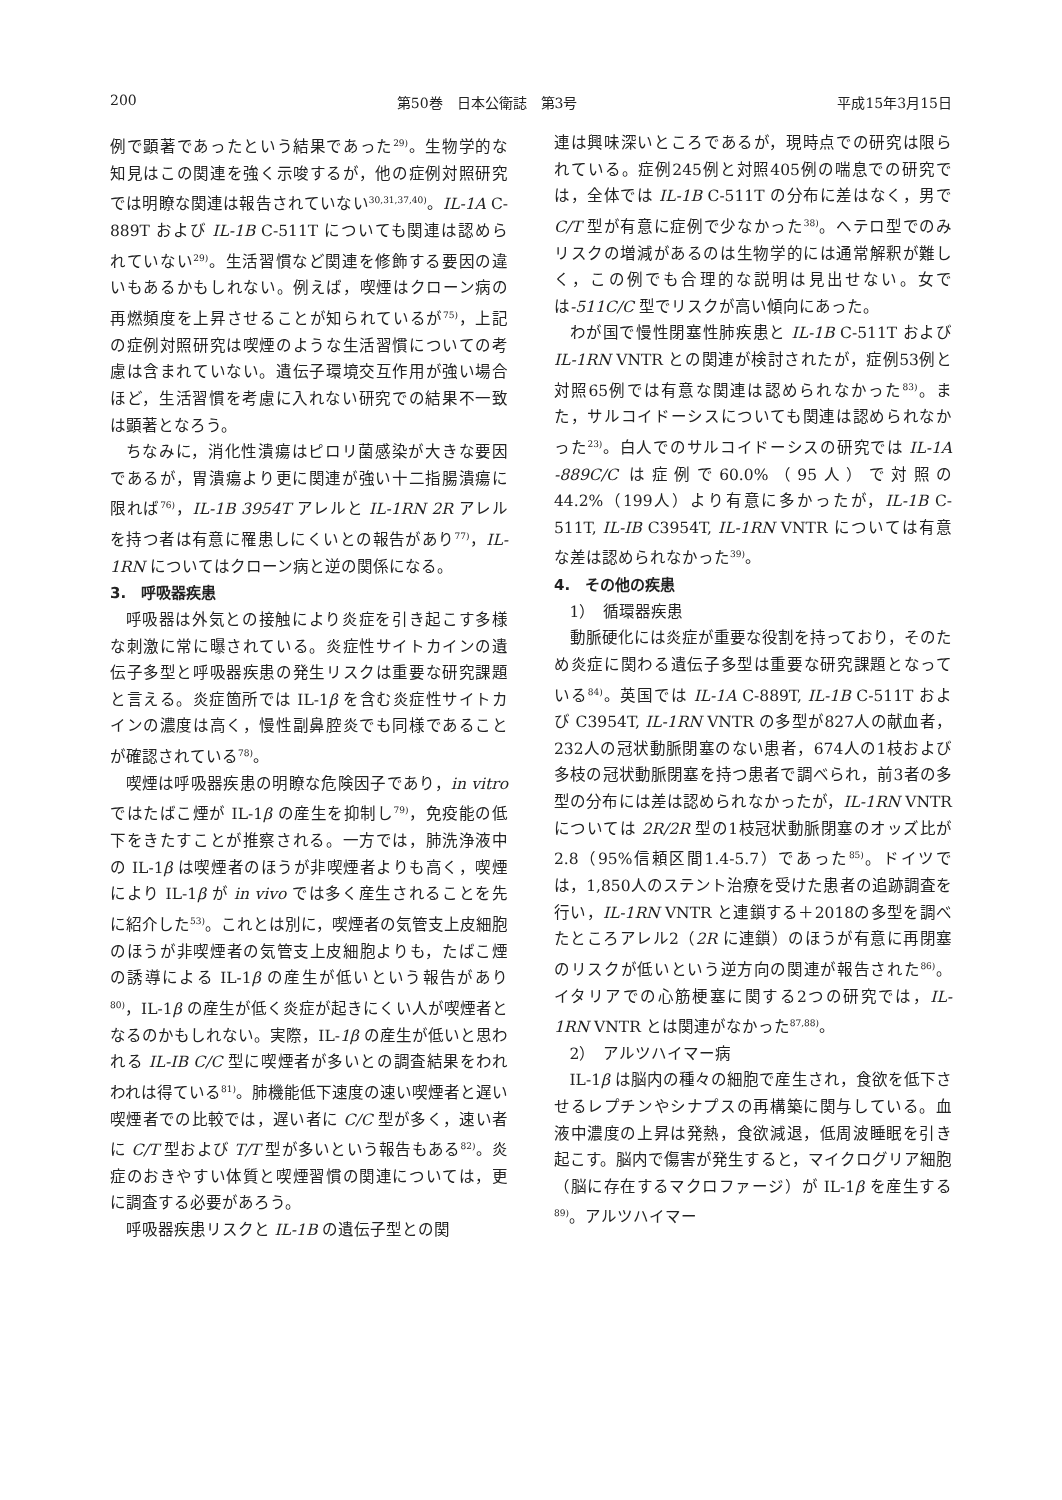200 第50巻　日本公衛誌　第3号 平成15年3月15日
例で顕著であったという結果であった<sup>29)</sup>。生物学的な知見はこの関連を強く示唆するが，他の症例対照研究では明瞭な関連は報告されていない<sup>30,31,37,40)</sup>。IL-1A C-889T および IL-1B C-511T についても関連は認められていない<sup>29)</sup>。生活習慣など関連を修飾する要因の違いもあるかもしれない。例えば，喫煙はクローン病の再燃頻度を上昇させることが知られているが<sup>75)</sup>，上記の症例対照研究は喫煙のような生活習慣についての考慮は含まれていない。遺伝子環境交互作用が強い場合ほど，生活習慣を考慮に入れない研究での結果不一致は顕著となろう。
ちなみに，消化性潰瘍はピロリ菌感染が大きな要因であるが，胃潰瘍より更に関連が強い十二指腸潰瘍に限れば<sup>76)</sup>，IL-1B 3954T アレルと IL-1RN 2R アレルを持つ者は有意に罹患しにくいとの報告があり<sup>77)</sup>，IL-1RN についてはクローン病と逆の関係になる。
3.　呼吸器疾患
呼吸器は外気との接触により炎症を引き起こす多様な刺激に常に曝されている。炎症性サイトカインの遺伝子多型と呼吸器疾患の発生リスクは重要な研究課題と言える。炎症箇所では IL-1β を含む炎症性サイトカインの濃度は高く，慢性副鼻腔炎でも同様であることが確認されている<sup>78)</sup>。
喫煙は呼吸器疾患の明瞭な危険因子であり，in vitro ではたばこ煙が IL-1β の産生を抑制し<sup>79)</sup>，免疫能の低下をきたすことが推察される。一方では，肺洗浄液中の IL-1β は喫煙者のほうが非喫煙者よりも高く，喫煙により IL-1β が in vivo では多く産生されることを先に紹介した<sup>53)</sup>。これとは別に，喫煙者の気管支上皮細胞のほうが非喫煙者の気管支上皮細胞よりも，たばこ煙の誘導による IL-1β の産生が低いという報告があり<sup>80)</sup>，IL-1β の産生が低く炎症が起きにくい人が喫煙者となるのかもしれない。実際，IL-1β の産生が低いと思われる IL-IB C/C 型に喫煙者が多いとの調査結果をわれわれは得ている<sup>81)</sup>。肺機能低下速度の速い喫煙者と遅い喫煙者での比較では，遅い者に C/C 型が多く，速い者に C/T 型および T/T 型が多いという報告もある<sup>82)</sup>。炎症のおきやすい体質と喫煙習慣の関連については，更に調査する必要があろう。
呼吸器疾患リスクと IL-1B の遺伝子型との関
連は興味深いところであるが，現時点での研究は限られている。症例245例と対照405例の喘息での研究では，全体では IL-1B C-511T の分布に差はなく，男で C/T 型が有意に症例で少なかった<sup>38)</sup>。ヘテロ型でのみリスクの増減があるのは生物学的には通常解釈が難しく，この例でも合理的な説明は見出せない。女では-511C/C 型でリスクが高い傾向にあった。
わが国で慢性閉塞性肺疾患と IL-1B C-511T および IL-1RN VNTR との関連が検討されたが，症例53例と対照65例では有意な関連は認められなかった<sup>83)</sup>。また，サルコイドーシスについても関連は認められなかった<sup>23)</sup>。白人でのサルコイドーシスの研究では IL-1A -889C/C は症例で60.0%（95人）で対照の44.2%（199人）より有意に多かったが，IL-1B C-511T, IL-IB C3954T, IL-1RN VNTR については有意な差は認められなかった<sup>39)</sup>。
4.　その他の疾患
1）　循環器疾患
動脈硬化には炎症が重要な役割を持っており，そのため炎症に関わる遺伝子多型は重要な研究課題となっている<sup>84)</sup>。英国では IL-1A C-889T, IL-1B C-511T および C3954T, IL-1RN VNTR の多型が827人の献血者，232人の冠状動脈閉塞のない患者，674人の1枝および多枝の冠状動脈閉塞を持つ患者で調べられ，前3者の多型の分布には差は認められなかったが，IL-1RN VNTR については 2R/2R 型の1枝冠状動脈閉塞のオッズ比が2.8（95%信頼区間1.4-5.7）であった<sup>85)</sup>。ドイツでは，1,850人のステント治療を受けた患者の追跡調査を行い，IL-1RN VNTR と連鎖する＋2018の多型を調べたところアレル2（2R に連鎖）のほうが有意に再閉塞のリスクが低いという逆方向の関連が報告された<sup>86)</sup>。イタリアでの心筋梗塞に関する2つの研究では，IL-1RN VNTR とは関連がなかった<sup>87,88)</sup>。
2）　アルツハイマー病
IL-1β は脳内の種々の細胞で産生され，食欲を低下させるレプチンやシナプスの再構築に関与している。血液中濃度の上昇は発熱，食欲減退，低周波睡眠を引き起こす。脳内で傷害が発生すると，マイクログリア細胞（脳に存在するマクロファージ）が IL-1β を産生する<sup>89)</sup>。アルツハイマー